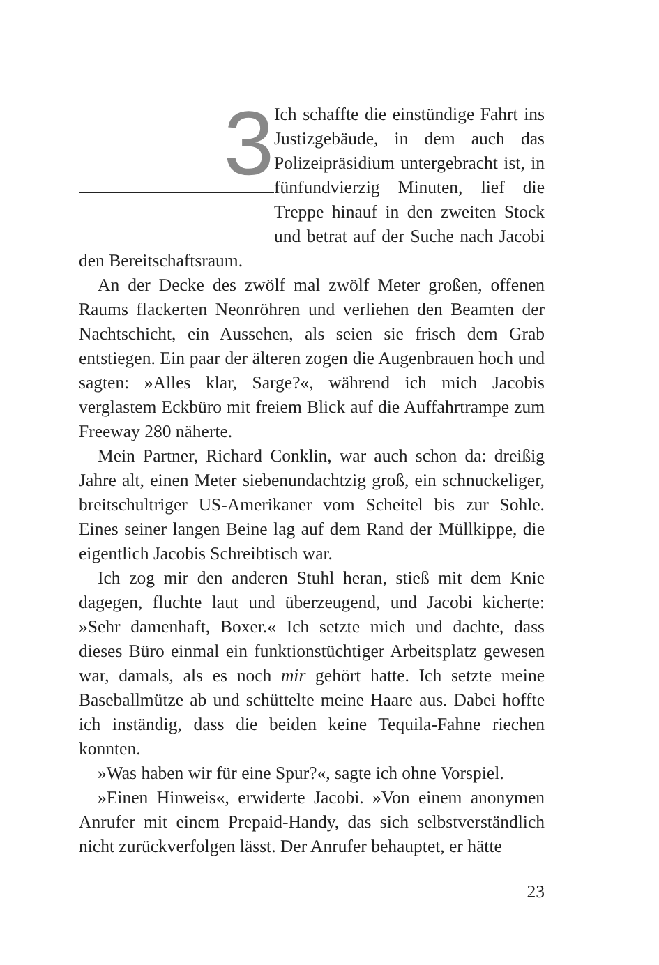3
Ich schaffte die einstündige Fahrt ins Justizgebäude, in dem auch das Polizeipräsidium untergebracht ist, in fünfundvierzig Minuten, lief die Treppe hinauf in den zweiten Stock und betrat auf der Suche nach Jacobi den Bereitschaftsraum.
An der Decke des zwölf mal zwölf Meter großen, offenen Raums flackerten Neonröhren und verliehen den Beamten der Nachtschicht, ein Aussehen, als seien sie frisch dem Grab entstiegen. Ein paar der älteren zogen die Augenbrauen hoch und sagten: »Alles klar, Sarge?«, während ich mich Jacobis verglastem Eckbüro mit freiem Blick auf die Auffahrtrampe zum Freeway 280 näherte.
Mein Partner, Richard Conklin, war auch schon da: dreißig Jahre alt, einen Meter siebenundachtzig groß, ein schnuckeliger, breitschultriger US-Amerikaner vom Scheitel bis zur Sohle. Eines seiner langen Beine lag auf dem Rand der Müllkippe, die eigentlich Jacobis Schreibtisch war.
Ich zog mir den anderen Stuhl heran, stieß mit dem Knie dagegen, fluchte laut und überzeugend, und Jacobi kicherte: »Sehr damenhaft, Boxer.« Ich setzte mich und dachte, dass dieses Büro einmal ein funktionstüchtiger Arbeitsplatz gewesen war, damals, als es noch mir gehört hatte. Ich setzte meine Baseballmütze ab und schüttelte meine Haare aus. Dabei hoffte ich inständig, dass die beiden keine Tequila-Fahne riechen konnten.
»Was haben wir für eine Spur?«, sagte ich ohne Vorspiel.
»Einen Hinweis«, erwiderte Jacobi. »Von einem anonymen Anrufer mit einem Prepaid-Handy, das sich selbstverständlich nicht zurückverfolgen lässt. Der Anrufer behauptet, er hätte
23